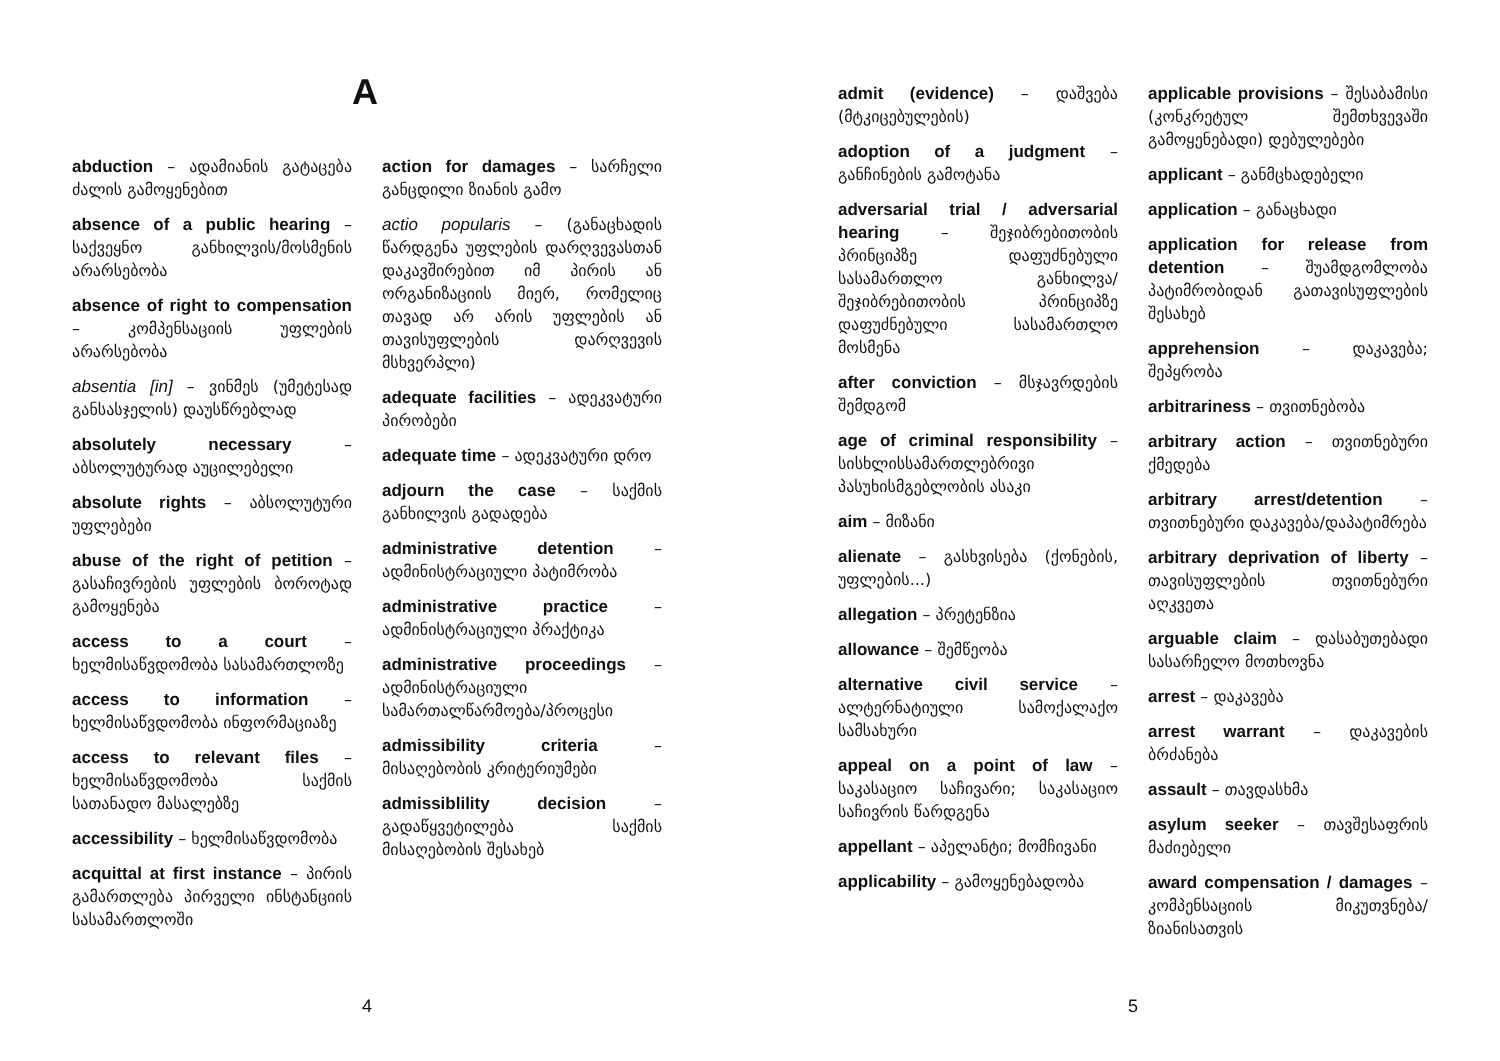A
abduction – ადამიანის გატაცება ძალის გამოყენებით
absence of a public hearing – საქვეყნო განხილვის/მოსმენის არარსებობა
absence of right to compensation – კომპენსაციის უფლების არარსებობა
absentia [in] – ვინმეს (უმეტესად განსასჯელის) დაუსწრებლად
absolutely necessary – აბსოლუტურად აუცილებელი
absolute rights – აბსოლუტური უფლებები
abuse of the right of petition – გასაჩივრების უფლების ბოროტად გამოყენება
access to a court – ხელმისაწვდომობა სასამართლოზე
access to information – ხელმისაწვდომობა ინფორმაციაზე
access to relevant files – ხელმისაწვდომობა საქმის სათანადო მასალებზე
accessibility – ხელმისაწვდომობა
acquittal at first instance – პირის გამართლება პირველი ინსტანციის სასამართლოში
action for damages – სარჩელი განცდილი ზიანის გამო
actio popularis – (განაცხადის წარდგენა უფლების დარღვევასთან დაკავშირებით იმ პირის ან ორგანიზაციის მიერ, რომელიც თავად არ არის უფლების ან თავისუფლების დარღვევის მსხვერპლი)
adequate facilities – ადეკვატური პირობები
adequate time – ადეკვატური დრო
adjourn the case – საქმის განხილვის გადადება
administrative detention – ადმინისტრაციული პატიმრობა
administrative practice – ადმინისტრაციული პრაქტიკა
administrative proceedings – ადმინისტრაციული სამართალწარმოება/პროცესი
admissibility criteria – მისაღებობის კრიტერიუმები
admissiblility decision – გადაწყვეტილება საქმის მისაღებობის შესახებ
4
admit (evidence) – დაშვება (მტკიცებულების)
adoption of a judgment – განჩინების გამოტანა
adversarial trial / adversarial hearing – შეჯიბრებითობის პრინციპზე დაფუძნებული სასამართლო განხილვა/შეჯიბრებითობის პრინციპზე დაფუძნებული სასამართლო მოსმენა
after conviction – მსჯავრდების შემდგომ
age of criminal responsibility – სისხლისსამართლებრივი პასუხისმგებლობის ასაკი
aim – მიზანი
alienate – გასხვისება (ქონების, უფლების...)
allegation – პრეტენზია
allowance – შემწეობა
alternative civil service – ალტერნატიული სამოქალაქო სამსახური
appeal on a point of law – საკასაციო საჩივარი; საკასაციო საჩივრის წარდგენა
appellant – აპელანტი; მომჩივანი
applicability – გამოყენებადობა
applicable provisions – შესაბამისი (კონკრეტულ შემთხვევაში გამოყენებადი) დებულებები
applicant – განმცხადებელი
application – განაცხადი
application for release from detention – შუამდგომლობა პატიმრობიდან გათავისუფლების შესახებ
apprehension – დაკავება; შეპყრობა
arbitrariness – თვითნებობა
arbitrary action – თვითნებური ქმედება
arbitrary arrest/detention – თვითნებური დაკავება/დაპატიმრება
arbitrary deprivation of liberty – თავისუფლების თვითნებური აღკვეთა
arguable claim – დასაბუთებადი სასარჩელო მოთხოვნა
arrest – დაკავება
arrest warrant – დაკავების ბრძანება
assault – თავდასხმა
asylum seeker – თავშესაფრის მაძიებელი
award compensation / damages – კომპენსაციის მიკუთვნება/ზიანისათვის
5